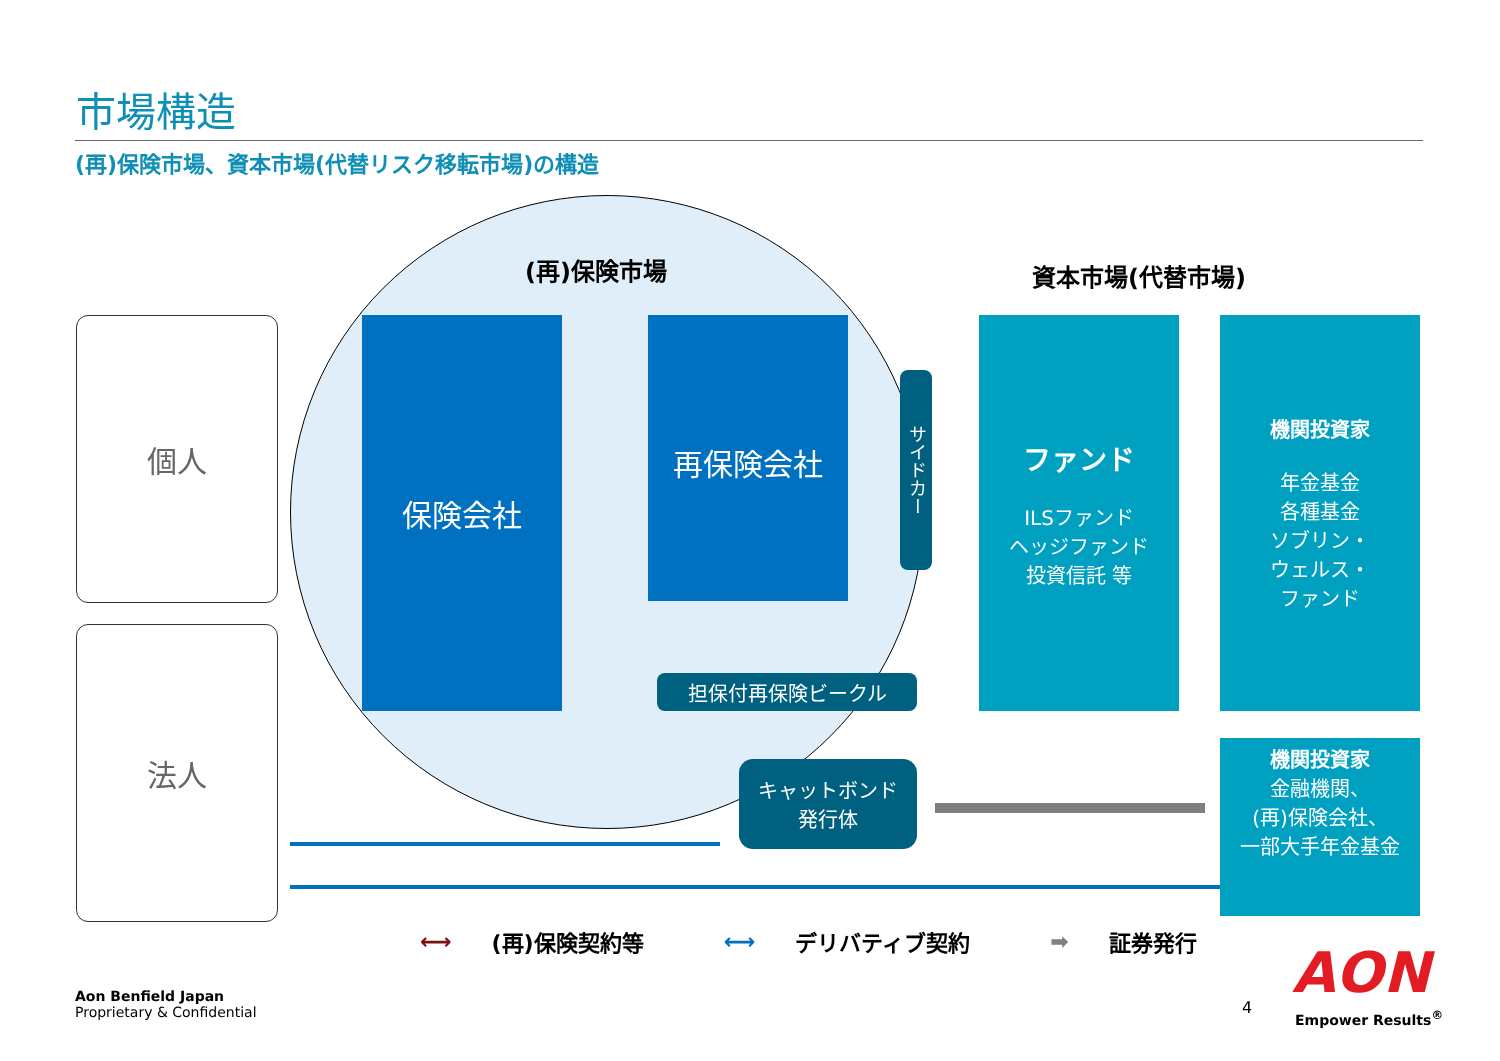市場構造
(再)保険市場、資本市場(代替リスク移転市場)の構造
(再)保険市場 資本市場(代替市場)
個人
法人
保険会社 再保険会社
サイドカー
担保付再保険ビークル
キャットボンド
発行体
ファンド
ILSファンド
ヘッジファンド
投資信託 等
機関投資家
年金基金
各種基金
ソブリン・
ウェルス・
ファンド
機関投資家
金融機関、
(再)保険会社、
一部大手年金基金
⟷ (再)保険契約等 ⟷ デリバティブ契約 ➡ 証券発行
Aon Benfield Japan
Proprietary & Confidential
4
AON
Empower Results<sup>®</sup>